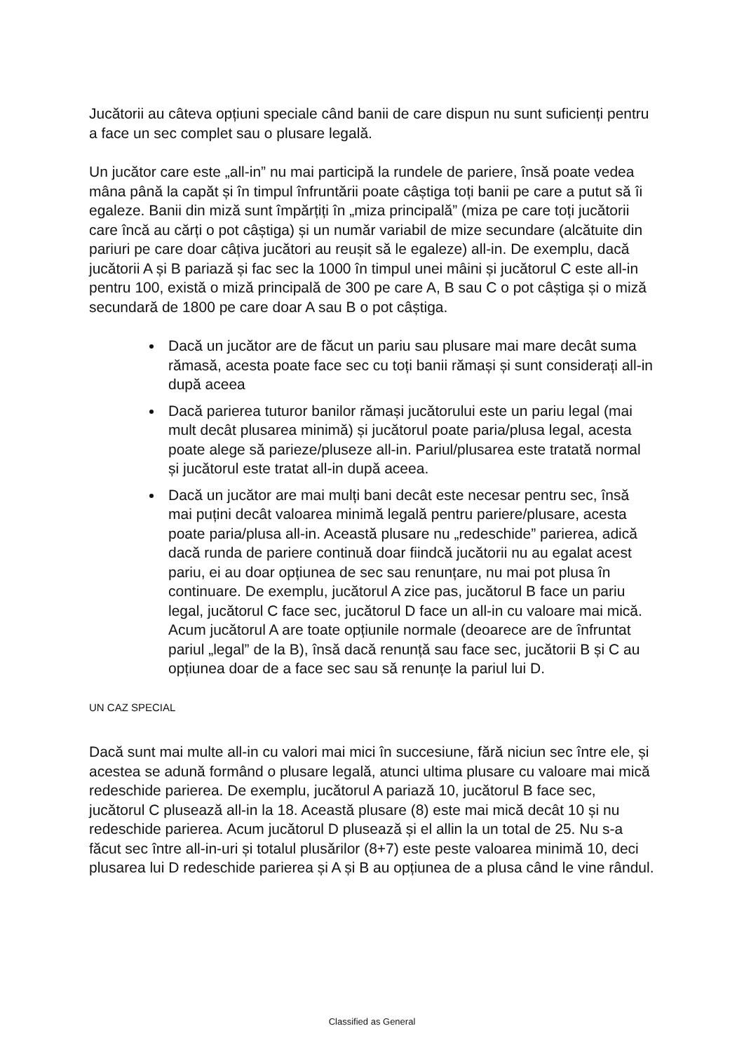Jucătorii au câteva opțiuni speciale când banii de care dispun nu sunt suficienți pentru a face un sec complet sau o plusare legală.
Un jucător care este „all-in” nu mai participă la rundele de pariere, însă poate vedea mâna până la capăt și în timpul înfruntării poate câștiga toți banii pe care a putut să îi egaleze. Banii din miză sunt împărțiți în „miza principală” (miza pe care toți jucătorii care încă au cărți o pot câștiga) și un număr variabil de mize secundare (alcătuite din pariuri pe care doar câțiva jucători au reușit să le egaleze) all-in. De exemplu, dacă jucătorii A și B pariază și fac sec la 1000 în timpul unei mâini și jucătorul C este all-in pentru 100, există o miză principală de 300 pe care A, B sau C o pot câștiga și o miză secundară de 1800 pe care doar A sau B o pot câștiga.
Dacă un jucător are de făcut un pariu sau plusare mai mare decât suma rămasă, acesta poate face sec cu toți banii rămași și sunt considerați all-in după aceea
Dacă parierea tuturor banilor rămași jucătorului este un pariu legal (mai mult decât plusarea minimă) și jucătorul poate paria/plusa legal, acesta poate alege să parieze/pluseze all-in. Pariul/plusarea este tratată normal și jucătorul este tratat all-in după aceea.
Dacă un jucător are mai mulți bani decât este necesar pentru sec, însă mai puțini decât valoarea minimă legală pentru pariere/plusare, acesta poate paria/plusa all-in. Această plusare nu „redeschide” parierea, adică dacă runda de pariere continuă doar fiindcă jucătorii nu au egalat acest pariu, ei au doar opțiunea de sec sau renunțare, nu mai pot plusa în continuare. De exemplu, jucătorul A zice pas, jucătorul B face un pariu legal, jucătorul C face sec, jucătorul D face un all-in cu valoare mai mică. Acum jucătorul A are toate opțiunile normale (deoarece are de înfruntat pariul „legal” de la B), însă dacă renunță sau face sec, jucătorii B și C au opțiunea doar de a face sec sau să renunțe la pariul lui D.
UN CAZ SPECIAL
Dacă sunt mai multe all-in cu valori mai mici în succesiune, fără niciun sec între ele, și acestea se adună formând o plusare legală, atunci ultima plusare cu valoare mai mică redeschide parierea. De exemplu, jucătorul A pariază 10, jucătorul B face sec, jucătorul C plusează all-in la 18. Această plusare (8) este mai mică decât 10 și nu redeschide parierea. Acum jucătorul D plusează și el allin la un total de 25. Nu s-a făcut sec între all-in-uri și totalul plusărilor (8+7) este peste valoarea minimă 10, deci plusarea lui D redeschide parierea și A și B au opțiunea de a plusa când le vine rândul.
Classified as General